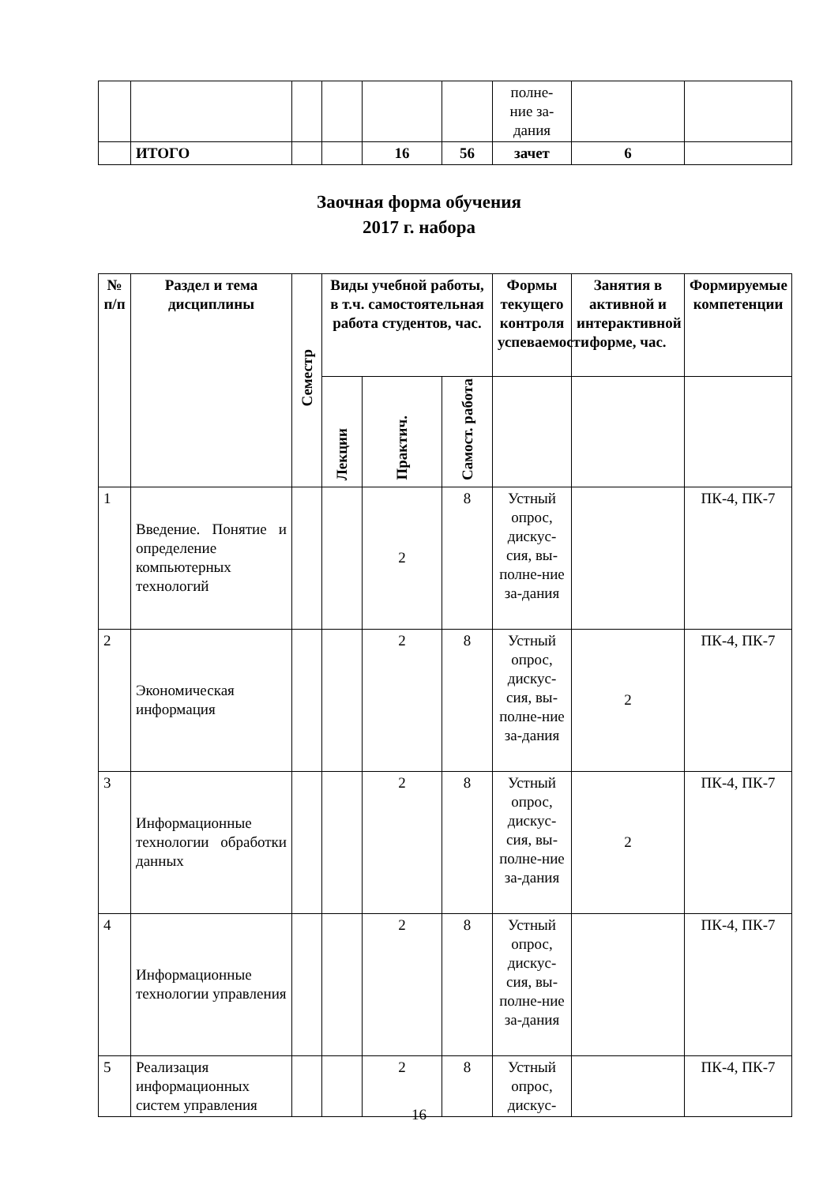| | | | | | | полне- ние за- дания | | |
| | ИТОГО | | | 16 | 56 | зачет | 6 | |
Заочная форма обучения
2017 г. набора
| № п/п | Раздел и тема дисциплины | Семестр | Виды учебной работы, в т.ч. самостоятельная работа студентов, час. | | | Формы текущего контроля успеваемости | Занятия в активной и интерактивной форме, час. | Формируемые компетенции |
| --- | --- | --- | --- | --- | --- | --- | --- | --- |
| | | | Лекции | Практич. | Самост. работа | | | |
| 1 | Введение. Понятие и определение компьютерных технологий | | | 2 | 8 | Устный опрос, дискус-сия, вы-полне-ние за-дания | | ПК-4, ПК-7 |
| 2 | Экономическая информация | | | 2 | 8 | Устный опрос, дискус-сия, вы-полне-ние за-дания | 2 | ПК-4, ПК-7 |
| 3 | Информационные технологии обработки данных | | | 2 | 8 | Устный опрос, дискус-сия, вы-полне-ние за-дания | 2 | ПК-4, ПК-7 |
| 4 | Информационные технологии управления | | | 2 | 8 | Устный опрос, дискус-сия, вы-полне-ние за-дания | | ПК-4, ПК-7 |
| 5 | Реализация информационных систем управления | | | 2 | 8 | Устный опрос, дискус- | | ПК-4, ПК-7 |
16